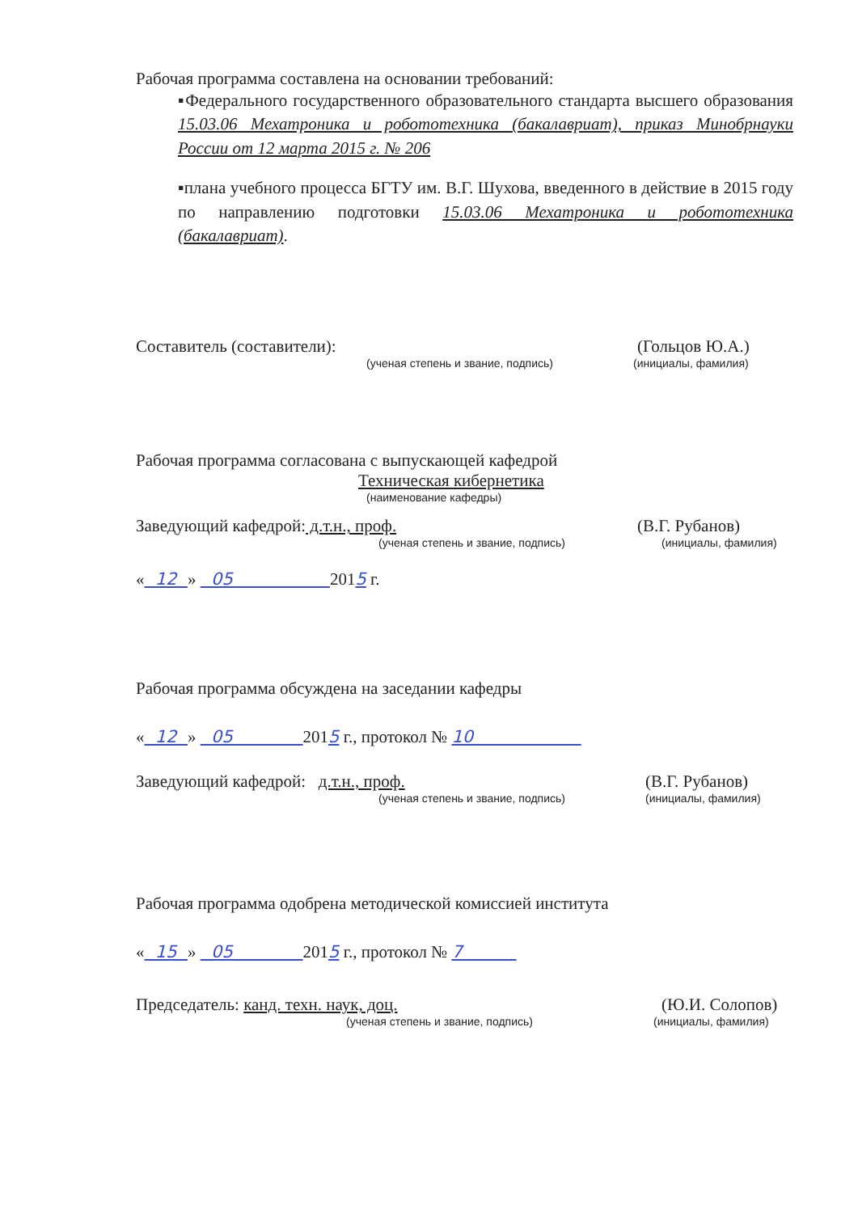Рабочая программа составлена на основании требований:
▪Федерального государственного образовательного стандарта высшего образования 15.03.06 Мехатроника и робототехника (бакалавриат), приказ Минобрнауки России от 12 марта 2015 г. № 206
▪плана учебного процесса БГТУ им. В.Г. Шухова, введенного в действие в 2015 году по направлению подготовки 15.03.06 Мехатроника и робототехника (бакалавриат).
Составитель (составители): (Гольцов Ю.А.)
(ученая степень и звание, подпись) (инициалы, фамилия)
Рабочая программа согласована с выпускающей кафедрой
Техническая кибернетика
(наименование кафедры)
Заведующий кафедрой: д.т.н., проф. (В.Г. Рубанов)
(ученая степень и звание, подпись) (инициалы, фамилия)
« 12 » 05 2015 г.
Рабочая программа обсуждена на заседании кафедры
« 12 » 05 2015 г., протокол № 10
Заведующий кафедрой: д.т.н., проф. (В.Г. Рубанов)
(ученая степень и звание, подпись) (инициалы, фамилия)
Рабочая программа одобрена методической комиссией института
« 15 » 05 2015 г., протокол № 7
Председатель: канд. техн. наук, доц. (Ю.И. Солопов)
(ученая степень и звание, подпись) (инициалы, фамилия)